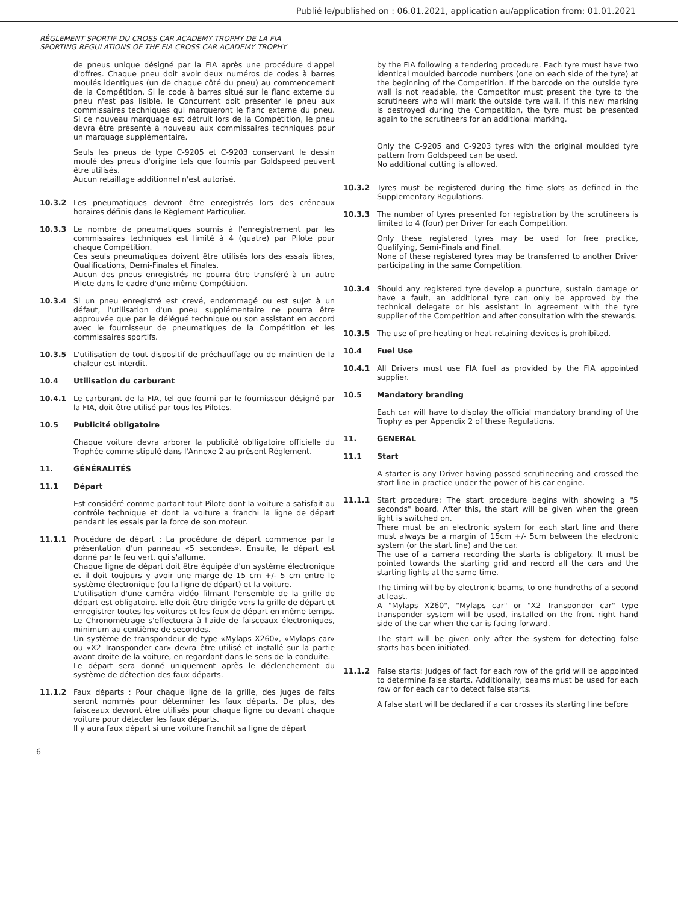Publié le/published on : 06.01.2021, application au/application from: 01.01.2021
RÈGLEMENT SPORTIF DU CROSS CAR ACADEMY TROPHY DE LA FIA
SPORTING REGULATIONS OF THE FIA CROSS CAR ACADEMY TROPHY
de pneus unique désigné par la FIA après une procédure d'appel d'offres. Chaque pneu doit avoir deux numéros de codes à barres moulés identiques (un de chaque côté du pneu) au commencement de la Compétition. Si le code à barres situé sur le flanc externe du pneu n'est pas lisible, le Concurrent doit présenter le pneu aux commissaires techniques qui marqueront le flanc externe du pneu. Si ce nouveau marquage est détruit lors de la Compétition, le pneu devra être présenté à nouveau aux commissaires techniques pour un marquage supplémentaire.
Seuls les pneus de type C-9205 et C-9203 conservant le dessin moulé des pneus d'origine tels que fournis par Goldspeed peuvent être utilisés.
Aucun retaillage additionnel n'est autorisé.
10.3.2 Les pneumatiques devront être enregistrés lors des créneaux horaires définis dans le Règlement Particulier.
10.3.3 Le nombre de pneumatiques soumis à l'enregistrement par les commissaires techniques est limité à 4 (quatre) par Pilote pour chaque Compétition.
Ces seuls pneumatiques doivent être utilisés lors des essais libres, Qualifications, Demi-Finales et Finales.
Aucun des pneus enregistrés ne pourra être transféré à un autre Pilote dans le cadre d'une même Compétition.
10.3.4 Si un pneu enregistré est crevé, endommagé ou est sujet à un défaut, l'utilisation d'un pneu supplémentaire ne pourra être approuvée que par le délégué technique ou son assistant en accord avec le fournisseur de pneumatiques de la Compétition et les commissaires sportifs.
10.3.5 L'utilisation de tout dispositif de préchauffage ou de maintien de la chaleur est interdit.
10.4 Utilisation du carburant
10.4.1 Le carburant de la FIA, tel que fourni par le fournisseur désigné par la FIA, doit être utilisé par tous les Pilotes.
10.5 Publicité obligatoire
Chaque voiture devra arborer la publicité oblligatoire officielle du Trophée comme stipulé dans l'Annexe 2 au présent Réglement.
11. GÉNÉRALITÉS
11.1 Départ
Est considéré comme partant tout Pilote dont la voiture a satisfait au contrôle technique et dont la voiture a franchi la ligne de départ pendant les essais par la force de son moteur.
11.1.1 Procédure de départ : La procédure de départ commence par la présentation d'un panneau «5 secondes». Ensuite, le départ est donné par le feu vert, qui s'allume.
Chaque ligne de départ doit être équipée d'un système électronique et il doit toujours y avoir une marge de 15 cm +/- 5 cm entre le système électronique (ou la ligne de départ) et la voiture.
L'utilisation d'une caméra vidéo filmant l'ensemble de la grille de départ est obligatoire. Elle doit être dirigée vers la grille de départ et enregistrer toutes les voitures et les feux de départ en même temps.
Le Chronomètrage s'effectuera à l'aide de faisceaux électroniques, minimum au centième de secondes.
Un système de transpondeur de type «Mylaps X260», «Mylaps car» ou «X2 Transponder car» devra être utilisé et installé sur la partie avant droite de la voiture, en regardant dans le sens de la conduite.
Le départ sera donné uniquement après le déclenchement du système de détection des faux départs.
11.1.2 Faux départs : Pour chaque ligne de la grille, des juges de faits seront nommés pour déterminer les faux départs. De plus, des faisceaux devront être utilisés pour chaque ligne ou devant chaque voiture pour détecter les faux départs.
Il y aura faux départ si une voiture franchit sa ligne de départ
by the FIA following a tendering procedure. Each tyre must have two identical moulded barcode numbers (one on each side of the tyre) at the beginning of the Competition. If the barcode on the outside tyre wall is not readable, the Competitor must present the tyre to the scrutineers who will mark the outside tyre wall. If this new marking is destroyed during the Competition, the tyre must be presented again to the scrutineers for an additional marking.
Only the C-9205 and C-9203 tyres with the original moulded tyre pattern from Goldspeed can be used.
No additional cutting is allowed.
10.3.2 Tyres must be registered during the time slots as defined in the Supplementary Regulations.
10.3.3 The number of tyres presented for registration by the scrutineers is limited to 4 (four) per Driver for each Competition.
Only these registered tyres may be used for free practice, Qualifying, Semi-Finals and Final.
None of these registered tyres may be transferred to another Driver participating in the same Competition.
10.3.4 Should any registered tyre develop a puncture, sustain damage or have a fault, an additional tyre can only be approved by the technical delegate or his assistant in agreement with the tyre supplier of the Competition and after consultation with the stewards.
10.3.5 The use of pre-heating or heat-retaining devices is prohibited.
10.4 Fuel Use
10.4.1 All Drivers must use FIA fuel as provided by the FIA appointed supplier.
10.5 Mandatory branding
Each car will have to display the official mandatory branding of the Trophy as per Appendix 2 of these Regulations.
11. GENERAL
11.1 Start
A starter is any Driver having passed scrutineering and crossed the start line in practice under the power of his car engine.
11.1.1 Start procedure: The start procedure begins with showing a "5 seconds" board. After this, the start will be given when the green light is switched on.
There must be an electronic system for each start line and there must always be a margin of 15cm +/- 5cm between the electronic system (or the start line) and the car.
The use of a camera recording the starts is obligatory. It must be pointed towards the starting grid and record all the cars and the starting lights at the same time.
The timing will be by electronic beams, to one hundreths of a second at least.
A "Mylaps X260", "Mylaps car" or "X2 Transponder car" type transponder system will be used, installed on the front right hand side of the car when the car is facing forward.
The start will be given only after the system for detecting false starts has been initiated.
11.1.2 False starts: Judges of fact for each row of the grid will be appointed to determine false starts. Additionally, beams must be used for each row or for each car to detect false starts.
A false start will be declared if a car crosses its starting line before
6